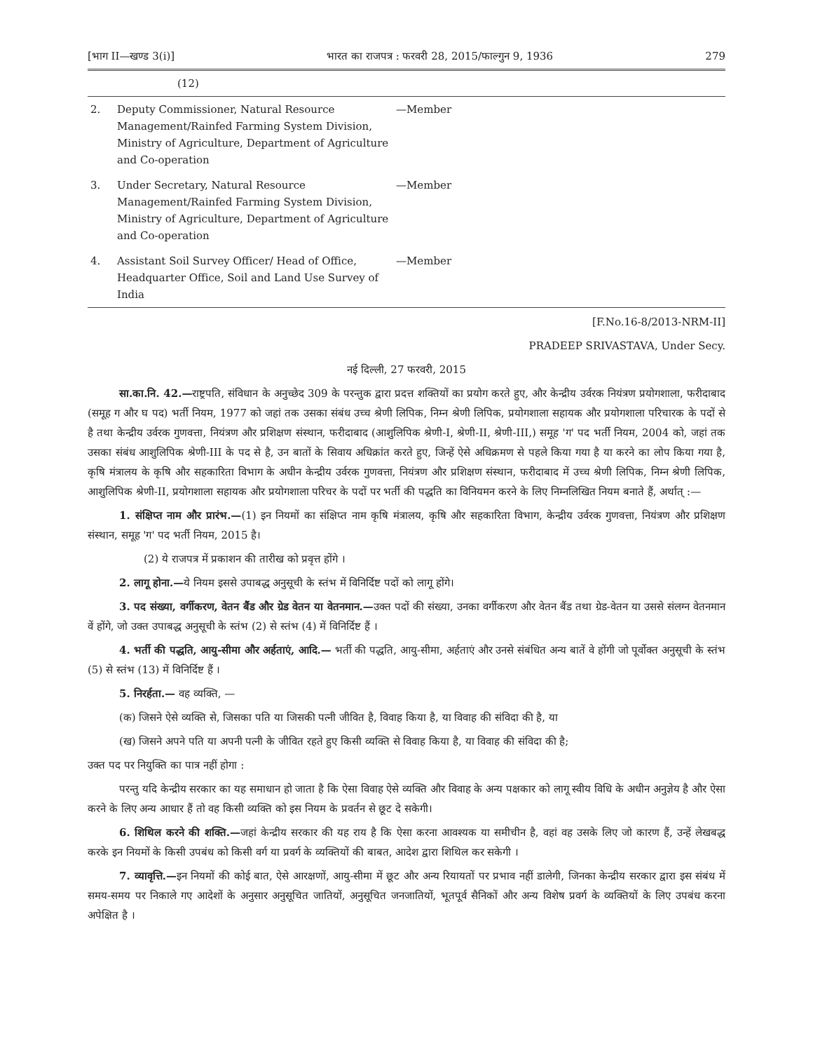[भाग II—खण्ड 3(i)] भारत का राजपत्र : फरवरी 28, 2015/फाल्गुन 9, 1936 279
| | (12) | |
| 2. | Deputy Commissioner, Natural Resource Management/Rainfed Farming System Division, Ministry of Agriculture, Department of Agriculture and Co-operation | —Member |
| 3. | Under Secretary, Natural Resource Management/Rainfed Farming System Division, Ministry of Agriculture, Department of Agriculture and Co-operation | —Member |
| 4. | Assistant Soil Survey Officer/ Head of Office, Headquarter Office, Soil and Land Use Survey of India | —Member |
[F.No.16-8/2013-NRM-II]
PRADEEP SRIVASTAVA, Under Secy.
नई दिल्ली, 27 फरवरी, 2015
सा.का.नि. 42.—राष्ट्रपति, संविधान के अनुच्छेद 309 के परन्तुक द्वारा प्रदत्त शक्तियों का प्रयोग करते हुए, और केन्द्रीय उर्वरक नियंत्रण प्रयोगशाला, फरीदाबाद (समूह ग और घ पद) भर्ती नियम, 1977 को जहां तक उसका संबंध उच्च श्रेणी लिपिक, निम्न श्रेणी लिपिक, प्रयोगशाला सहायक और प्रयोगशाला परिचारक के पदों से है तथा केन्द्रीय उर्वरक गुणवत्ता, नियंत्रण और प्रशिक्षण संस्थान, फरीदाबाद (आशुलिपिक श्रेणी-I, श्रेणी-II, श्रेणी-III,) समूह 'ग' पद भर्ती नियम, 2004 को, जहां तक उसका संबंध आशुलिपिक श्रेणी-III के पद से है, उन बातों के सिवाय अधिक्रांत करते हुए, जिन्हें ऐसे अधिक्रमण से पहले किया गया है या करने का लोप किया गया है, कृषि मंत्रालय के कृषि और सहकारिता विभाग के अधीन केन्द्रीय उर्वरक गुणवत्ता, नियंत्रण और प्रशिक्षण संस्थान, फरीदाबाद में उच्च श्रेणी लिपिक, निम्न श्रेणी लिपिक, आशुलिपिक श्रेणी-II, प्रयोगशाला सहायक और प्रयोगशाला परिचर के पदों पर भर्ती की पद्धति का विनियमन करने के लिए निम्नलिखित नियम बनाते हैं, अर्थात् :—
1. संक्षिप्त नाम और प्रारंभ.—(1) इन नियमों का संक्षिप्त नाम कृषि मंत्रालय, कृषि और सहकारिता विभाग, केन्द्रीय उर्वरक गुणवत्ता, नियंत्रण और प्रशिक्षण संस्थान, समूह 'ग' पद भर्ती नियम, 2015 है।
(2) ये राजपत्र में प्रकाशन की तारीख को प्रवृत्त होंगे ।
2. लागू होना.—ये नियम इससे उपाबद्ध अनुसूची के स्तंभ में विनिर्दिष्ट पदों को लागू होंगे।
3. पद संख्या, वर्गीकरण, वेतन बैंड और ग्रेड वेतन या वेतनमान.—उक्त पदों की संख्या, उनका वर्गीकरण और वेतन बैंड तथा ग्रेड-वेतन या उससे संलग्न वेतनमान वें होंगे, जो उक्त उपाबद्ध अनुसूची के स्तंभ (2) से स्तंभ (4) में विनिर्दिष्ट हैं ।
4. भर्ती की पद्धति, आयु-सीमा और अर्हताएं, आदि.— भर्ती की पद्धति, आयु-सीमा, अर्हताएं और उनसे संबंधित अन्य बातें वे होंगी जो पूर्वोक्त अनुसूची के स्तंभ (5) से स्तंभ (13) में विनिर्दिष्ट हैं ।
5. निरर्हता.— वह व्यक्ति, —
(क) जिसने ऐसे व्यक्ति से, जिसका पति या जिसकी पत्नी जीवित है, विवाह किया है, या विवाह की संविदा की है, या
(ख) जिसने अपने पति या अपनी पत्नी के जीवित रहते हुए किसी व्यक्ति से विवाह किया है, या विवाह की संविदा की है;
उक्त पद पर नियुक्ति का पात्र नहीं होगा :
परन्तु यदि केन्द्रीय सरकार का यह समाधान हो जाता है कि ऐसा विवाह ऐसे व्यक्ति और विवाह के अन्य पक्षकार को लागू स्वीय विधि के अधीन अनुज्ञेय है और ऐसा करने के लिए अन्य आधार हैं तो वह किसी व्यक्ति को इस नियम के प्रवर्तन से छूट दे सकेगी।
6. शिथिल करने की शक्ति.—जहां केन्द्रीय सरकार की यह राय है कि ऐसा करना आवश्यक या समीचीन है, वहां वह उसके लिए जो कारण हैं, उन्हें लेखबद्ध करके इन नियमों के किसी उपबंध को किसी वर्ग या प्रवर्ग के व्यक्तियों की बाबत, आदेश द्वारा शिथिल कर सकेगी ।
7. व्यावृत्ति.—इन नियमों की कोई बात, ऐसे आरक्षणों, आयु-सीमा में छूट और अन्य रियायतों पर प्रभाव नहीं डालेगी, जिनका केन्द्रीय सरकार द्वारा इस संबंध में समय-समय पर निकाले गए आदेशों के अनुसार अनुसूचित जातियों, अनुसूचित जनजातियों, भूतपूर्व सैनिकों और अन्य विशेष प्रवर्ग के व्यक्तियों के लिए उपबंध करना अपेक्षित है ।